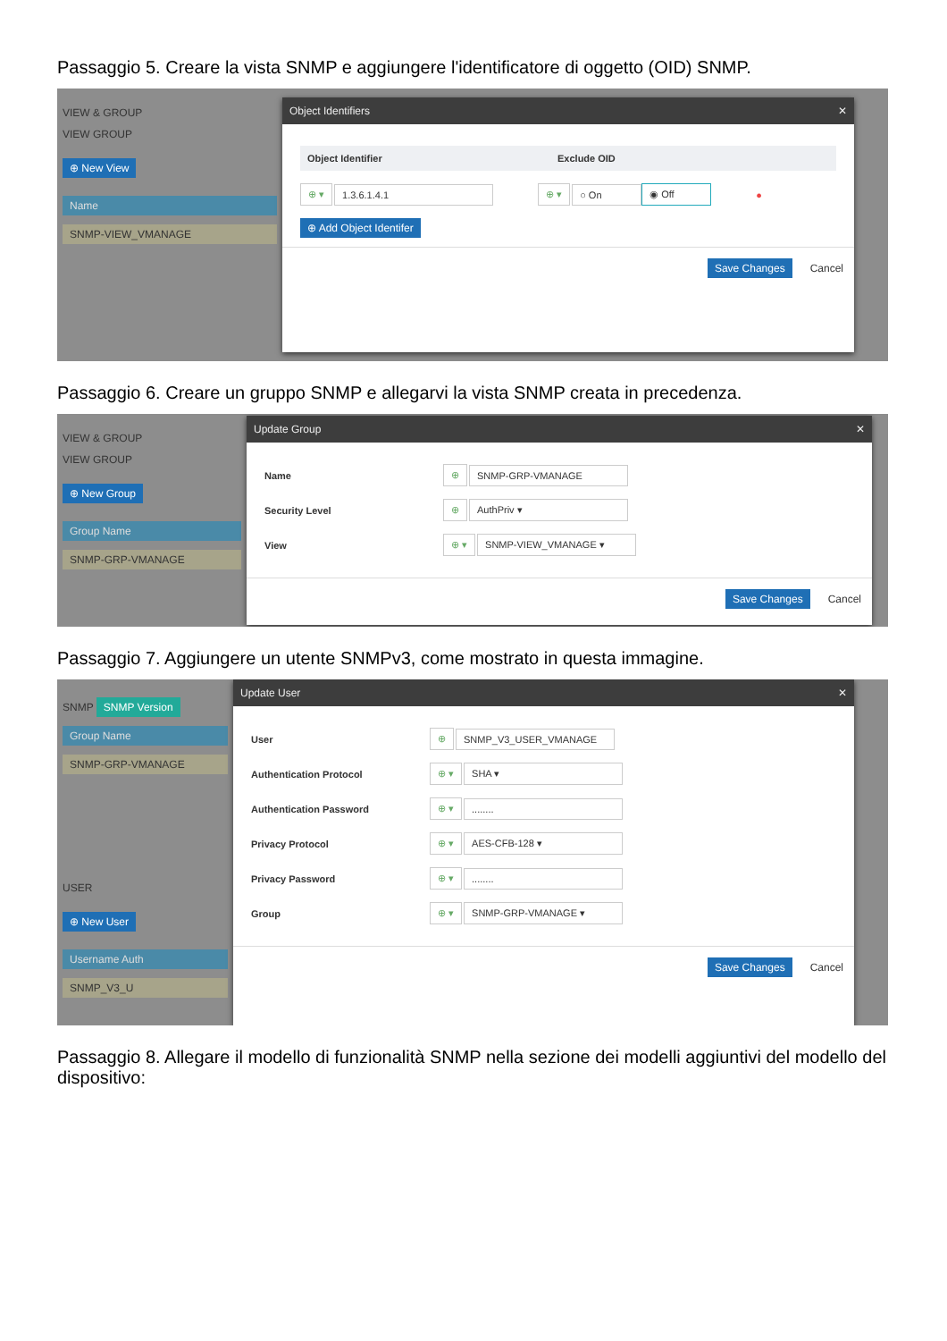Passaggio 5. Creare la vista SNMP e aggiungere l'identificatore di oggetto (OID) SNMP.
VIEW & GROUP
VIEW GROUP
⊕ New View
Name
SNMP-VIEW_VMANAGE
Object Identifiers ✕
Object Identifier Exclude OID
⊕ ▾ 1.3.6.1.4.1 ⊕ ▾ ○ On ◉ Off ●
⊕ Add Object Identifer
Save Changes Cancel
Passaggio 6. Creare un gruppo SNMP e allegarvi la vista SNMP creata in precedenza.
VIEW & GROUP
VIEW GROUP
⊕ New Group
Group Name
SNMP-GRP-VMANAGE
Update Group ✕
Name ⊕ SNMP-GRP-VMANAGE
Security Level ⊕ AuthPriv ▾
View ⊕ ▾ SNMP-VIEW_VMANAGE ▾
Save Changes Cancel
Passaggio 7. Aggiungere un utente SNMPv3, come mostrato in questa immagine.
SNMP SNMP Version
Group Name
SNMP-GRP-VMANAGE
USER
⊕ New User
Username Auth
SNMP_V3_U
Update User ✕
User ⊕ SNMP_V3_USER_VMANAGE
Authentication Protocol ⊕ ▾ SHA ▾
Authentication Password ⊕ ▾........
Privacy Protocol ⊕ ▾ AES-CFB-128 ▾
Privacy Password ⊕ ▾........
Group ⊕ ▾ SNMP-GRP-VMANAGE ▾
Save Changes Cancel
Passaggio 8. Allegare il modello di funzionalità SNMP nella sezione dei modelli aggiuntivi del modello del dispositivo: